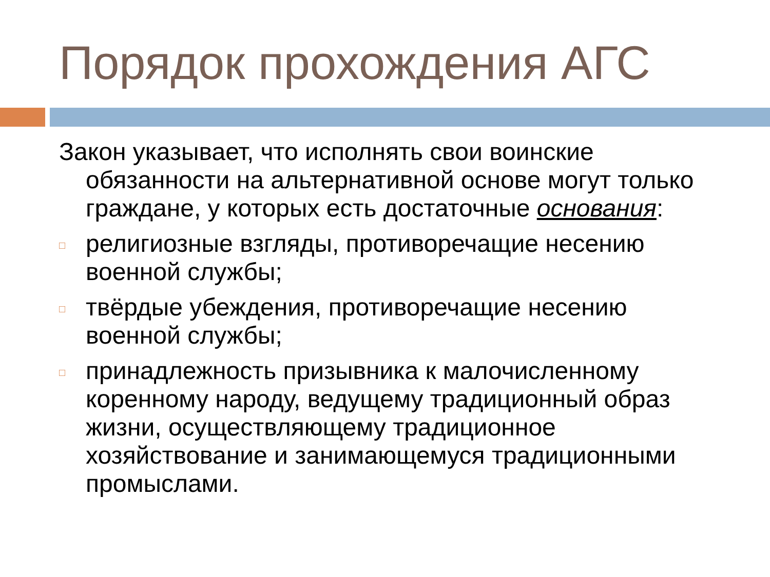Порядок прохождения АГС
Закон указывает, что исполнять свои воинские обязанности на альтернативной основе могут только граждане, у которых есть достаточные основания:
□ религиозные взгляды, противоречащие несению военной службы;
□ твёрдые убеждения, противоречащие несению военной службы;
□ принадлежность призывника к малочисленному коренному народу, ведущему традиционный образ жизни, осуществляющему традиционное хозяйствование и занимающемуся традиционными промыслами.